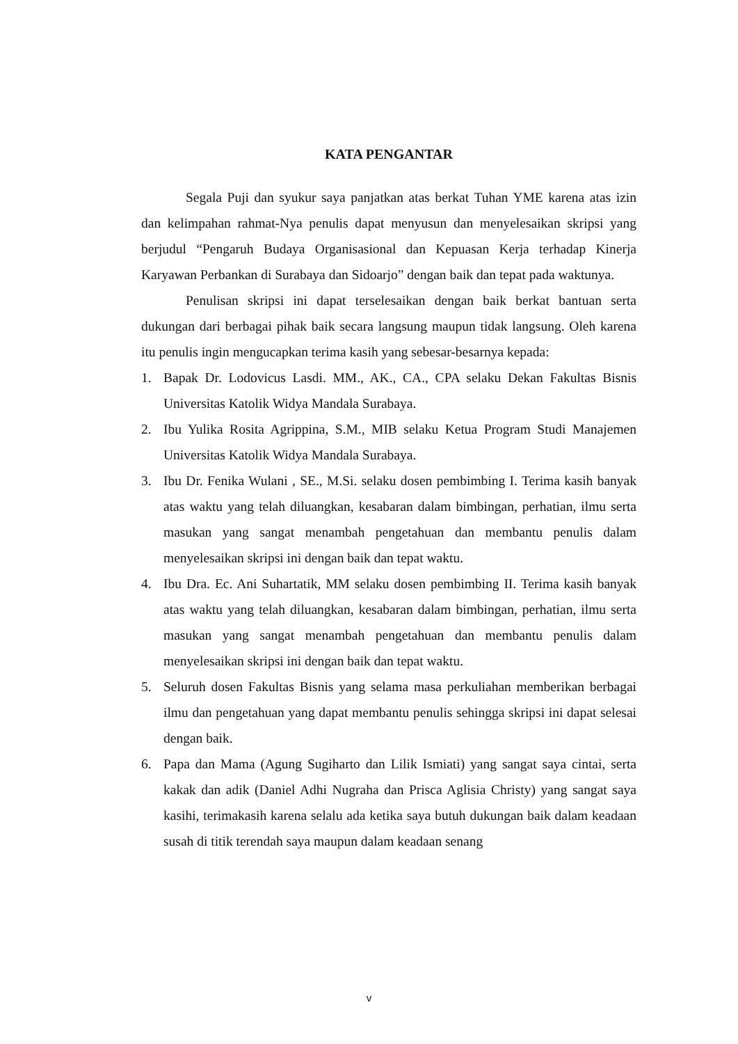KATA PENGANTAR
Segala Puji dan syukur saya panjatkan atas berkat Tuhan YME karena atas izin dan kelimpahan rahmat-Nya penulis dapat menyusun dan menyelesaikan skripsi yang berjudul “Pengaruh Budaya Organisasional dan Kepuasan Kerja terhadap Kinerja Karyawan Perbankan di Surabaya dan Sidoarjo” dengan baik dan tepat pada waktunya.
Penulisan skripsi ini dapat terselesaikan dengan baik berkat bantuan serta dukungan dari berbagai pihak baik secara langsung maupun tidak langsung. Oleh karena itu penulis ingin mengucapkan terima kasih yang sebesar-besarnya kepada:
1. Bapak Dr. Lodovicus Lasdi. MM., AK., CA., CPA selaku Dekan Fakultas Bisnis Universitas Katolik Widya Mandala Surabaya.
2. Ibu Yulika Rosita Agrippina, S.M., MIB selaku Ketua Program Studi Manajemen Universitas Katolik Widya Mandala Surabaya.
3. Ibu Dr. Fenika Wulani , SE., M.Si. selaku dosen pembimbing I. Terima kasih banyak atas waktu yang telah diluangkan, kesabaran dalam bimbingan, perhatian, ilmu serta masukan yang sangat menambah pengetahuan dan membantu penulis dalam menyelesaikan skripsi ini dengan baik dan tepat waktu.
4. Ibu Dra. Ec. Ani Suhartatik, MM selaku dosen pembimbing II. Terima kasih banyak atas waktu yang telah diluangkan, kesabaran dalam bimbingan, perhatian, ilmu serta masukan yang sangat menambah pengetahuan dan membantu penulis dalam menyelesaikan skripsi ini dengan baik dan tepat waktu.
5. Seluruh dosen Fakultas Bisnis yang selama masa perkuliahan memberikan berbagai ilmu dan pengetahuan yang dapat membantu penulis sehingga skripsi ini dapat selesai dengan baik.
6. Papa dan Mama (Agung Sugiharto dan Lilik Ismiati) yang sangat saya cintai, serta kakak dan adik (Daniel Adhi Nugraha dan Prisca Aglisia Christy) yang sangat saya kasihi, terimakasih karena selalu ada ketika saya butuh dukungan baik dalam keadaan susah di titik terendah saya maupun dalam keadaan senang
v